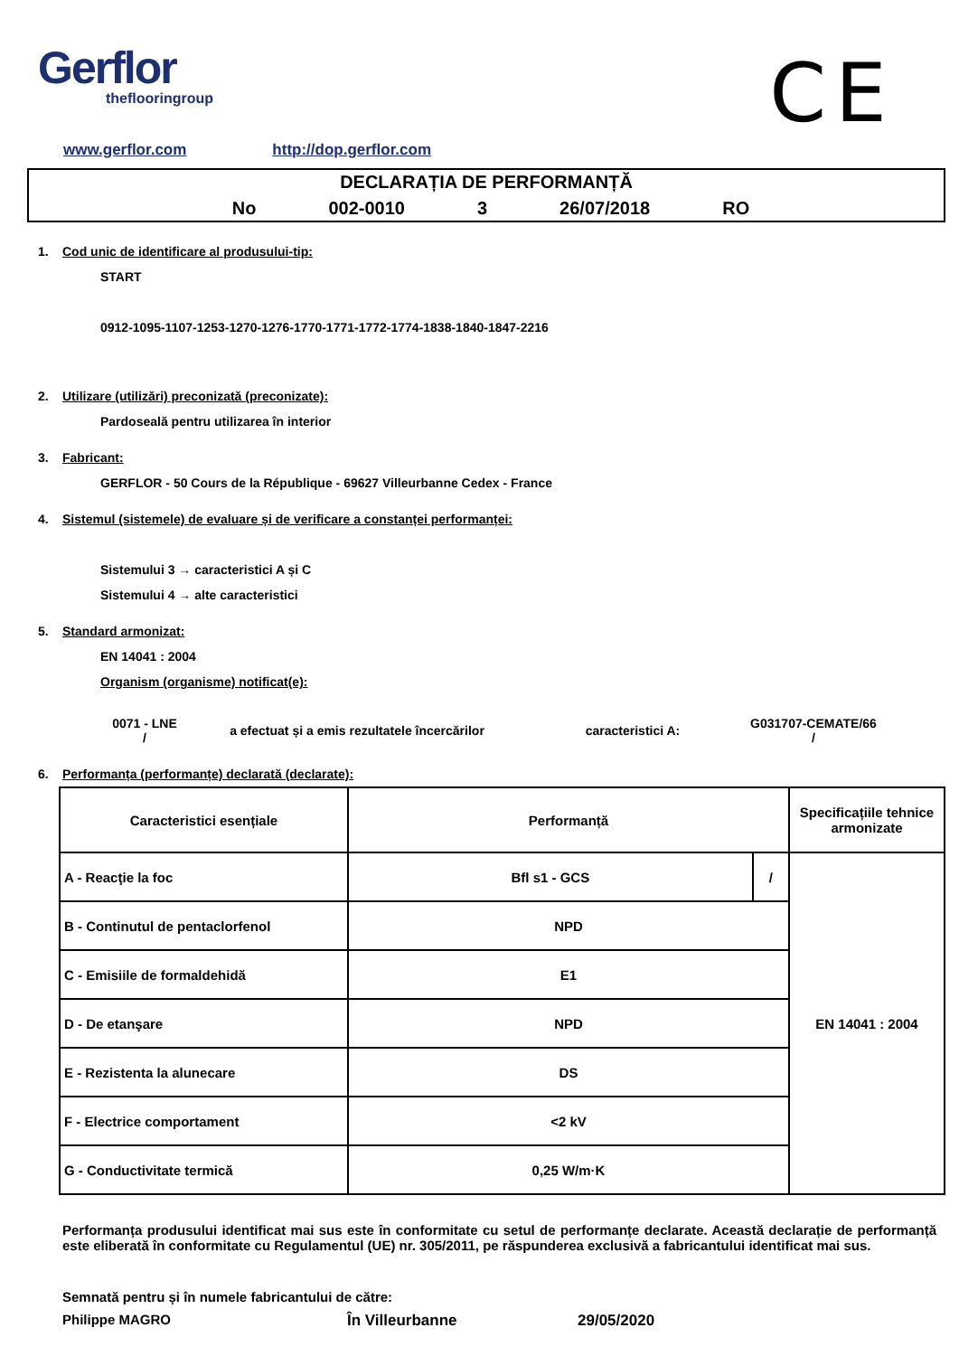Gerflor
theflooringroup
CE
www.gerflor.com http://dop.gerflor.com
DECLARAȚIA DE PERFORMANȚĂ
No 002-0010 3 26/07/2018 RO
1. Cod unic de identificare al produsului-tip:
START
0912-1095-1107-1253-1270-1276-1770-1771-1772-1774-1838-1840-1847-2216
2. Utilizare (utilizări) preconizată (preconizate):
Pardoseală pentru utilizarea în interior
3. Fabricant:
GERFLOR - 50 Cours de la République - 69627 Villeurbanne Cedex - France
4. Sistemul (sistemele) de evaluare și de verificare a constanței performanței:
Sistemului 3 → caracteristici A și C
Sistemului 4 → alte caracteristici
5. Standard armonizat:
EN 14041 : 2004
Organism (organisme) notificat(e):
0071 - LNE
/
a efectuat și a emis rezultatele încercărilor
caracteristici A:
G031707-CEMATE/66
/
6. Performanța (performanțe) declarată (declarate):
| Caracteristici esențiale | Performanță | | Specificațiile tehnice armonizate |
| --- | --- | --- | --- |
| A - Reacţie la foc | Bfl s1 - GCS | / | EN 14041 : 2004 |
| B - Continutul de pentaclorfenol | NPD | | |
| C - Emisiile de formaldehidă | E1 | | |
| D - De etanşare | NPD | | |
| E - Rezistenta la alunecare | DS | | |
| F - Electrice comportament | <2 kV | | |
| G - Conductivitate termică | 0,25 W/m·K | | |
Performanța produsului identificat mai sus este în conformitate cu setul de performanțe declarate. Această declarație de performanță este eliberată în conformitate cu Regulamentul (UE) nr. 305/2011, pe răspunderea exclusivă a fabricantului identificat mai sus.
Semnată pentru și în numele fabricantului de către:
Philippe MAGRO În Villeurbanne 29/05/2020